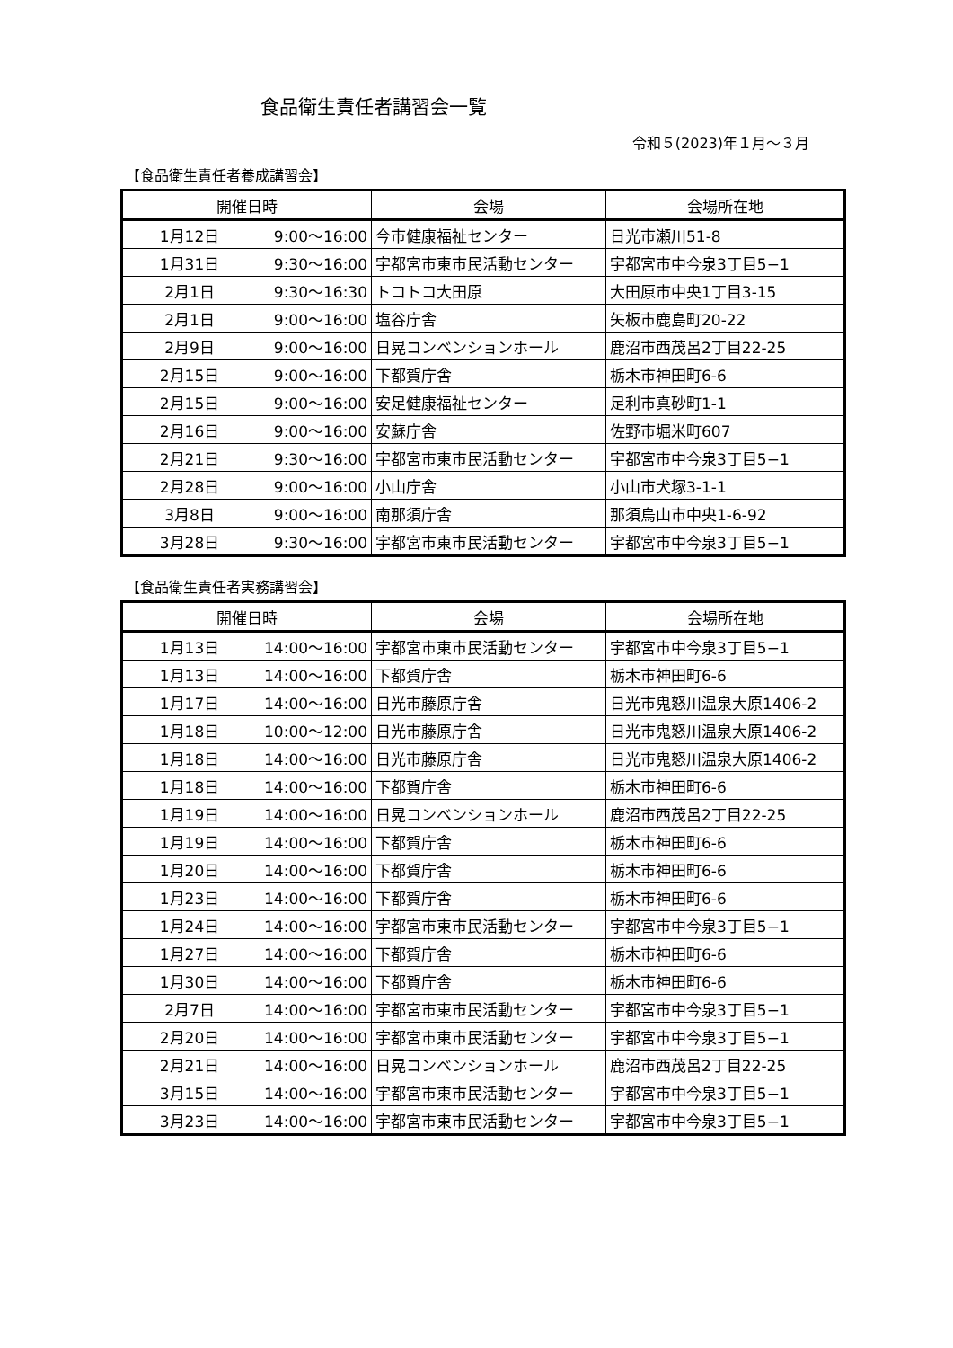食品衛生責任者講習会一覧
令和５(2023)年１月～３月
【食品衛生責任者養成講習会】
| 開催日時 | | 会場 | 会場所在地 |
| --- | --- | --- | --- |
| 1月12日 | 9:00～16:00 | 今市健康福祉センター | 日光市瀬川51-8 |
| 1月31日 | 9:30～16:00 | 宇都宮市東市民活動センター | 宇都宮市中今泉3丁目5−1 |
| 2月1日 | 9:30～16:30 | トコトコ大田原 | 大田原市中央1丁目3-15 |
| 2月1日 | 9:00～16:00 | 塩谷庁舎 | 矢板市鹿島町20-22 |
| 2月9日 | 9:00～16:00 | 日晃コンベンションホール | 鹿沼市西茂呂2丁目22-25 |
| 2月15日 | 9:00～16:00 | 下都賀庁舎 | 栃木市神田町6-6 |
| 2月15日 | 9:00～16:00 | 安足健康福祉センター | 足利市真砂町1-1 |
| 2月16日 | 9:00～16:00 | 安蘇庁舎 | 佐野市堀米町607 |
| 2月21日 | 9:30～16:00 | 宇都宮市東市民活動センター | 宇都宮市中今泉3丁目5−1 |
| 2月28日 | 9:00～16:00 | 小山庁舎 | 小山市犬塚3-1-1 |
| 3月8日 | 9:00～16:00 | 南那須庁舎 | 那須烏山市中央1-6-92 |
| 3月28日 | 9:30～16:00 | 宇都宮市東市民活動センター | 宇都宮市中今泉3丁目5−1 |
【食品衛生責任者実務講習会】
| 開催日時 | | 会場 | 会場所在地 |
| --- | --- | --- | --- |
| 1月13日 | 14:00～16:00 | 宇都宮市東市民活動センター | 宇都宮市中今泉3丁目5−1 |
| 1月13日 | 14:00～16:00 | 下都賀庁舎 | 栃木市神田町6-6 |
| 1月17日 | 14:00～16:00 | 日光市藤原庁舎 | 日光市鬼怒川温泉大原1406-2 |
| 1月18日 | 10:00～12:00 | 日光市藤原庁舎 | 日光市鬼怒川温泉大原1406-2 |
| 1月18日 | 14:00～16:00 | 日光市藤原庁舎 | 日光市鬼怒川温泉大原1406-2 |
| 1月18日 | 14:00～16:00 | 下都賀庁舎 | 栃木市神田町6-6 |
| 1月19日 | 14:00～16:00 | 日晃コンベンションホール | 鹿沼市西茂呂2丁目22-25 |
| 1月19日 | 14:00～16:00 | 下都賀庁舎 | 栃木市神田町6-6 |
| 1月20日 | 14:00～16:00 | 下都賀庁舎 | 栃木市神田町6-6 |
| 1月23日 | 14:00～16:00 | 下都賀庁舎 | 栃木市神田町6-6 |
| 1月24日 | 14:00～16:00 | 宇都宮市東市民活動センター | 宇都宮市中今泉3丁目5−1 |
| 1月27日 | 14:00～16:00 | 下都賀庁舎 | 栃木市神田町6-6 |
| 1月30日 | 14:00～16:00 | 下都賀庁舎 | 栃木市神田町6-6 |
| 2月7日 | 14:00～16:00 | 宇都宮市東市民活動センター | 宇都宮市中今泉3丁目5−1 |
| 2月20日 | 14:00～16:00 | 宇都宮市東市民活動センター | 宇都宮市中今泉3丁目5−1 |
| 2月21日 | 14:00～16:00 | 日晃コンベンションホール | 鹿沼市西茂呂2丁目22-25 |
| 3月15日 | 14:00～16:00 | 宇都宮市東市民活動センター | 宇都宮市中今泉3丁目5−1 |
| 3月23日 | 14:00～16:00 | 宇都宮市東市民活動センター | 宇都宮市中今泉3丁目5−1 |